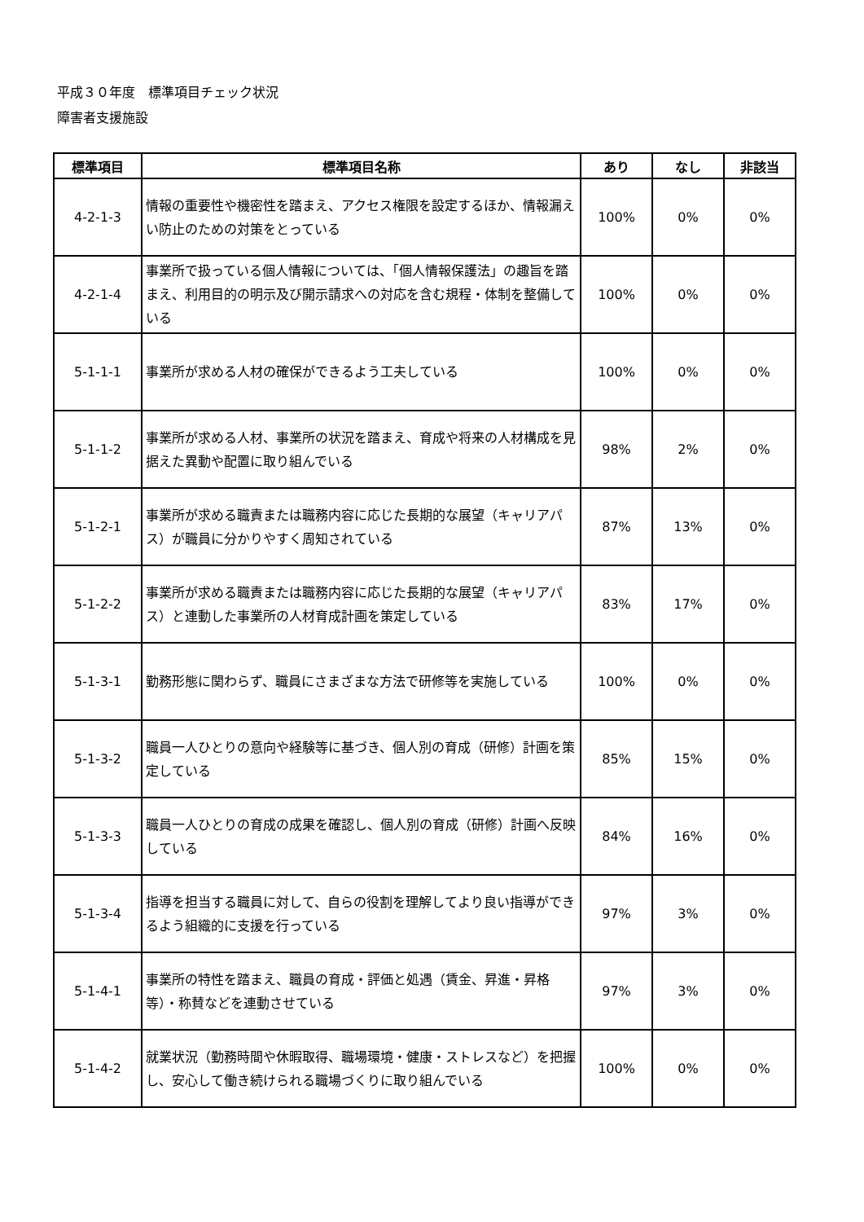平成３０年度　標準項目チェック状況
障害者支援施設
| 標準項目 | 標準項目名称 | あり | なし | 非該当 |
| --- | --- | --- | --- | --- |
| 4-2-1-3 | 情報の重要性や機密性を踏まえ、アクセス権限を設定するほか、情報漏えい防止のための対策をとっている | 100% | 0% | 0% |
| 4-2-1-4 | 事業所で扱っている個人情報については、「個人情報保護法」の趣旨を踏まえ、利用目的の明示及び開示請求への対応を含む規程・体制を整備している | 100% | 0% | 0% |
| 5-1-1-1 | 事業所が求める人材の確保ができるよう工夫している | 100% | 0% | 0% |
| 5-1-1-2 | 事業所が求める人材、事業所の状況を踏まえ、育成や将来の人材構成を見据えた異動や配置に取り組んでいる | 98% | 2% | 0% |
| 5-1-2-1 | 事業所が求める職責または職務内容に応じた長期的な展望（キャリアパス）が職員に分かりやすく周知されている | 87% | 13% | 0% |
| 5-1-2-2 | 事業所が求める職責または職務内容に応じた長期的な展望（キャリアパス）と連動した事業所の人材育成計画を策定している | 83% | 17% | 0% |
| 5-1-3-1 | 勤務形態に関わらず、職員にさまざまな方法で研修等を実施している | 100% | 0% | 0% |
| 5-1-3-2 | 職員一人ひとりの意向や経験等に基づき、個人別の育成（研修）計画を策定している | 85% | 15% | 0% |
| 5-1-3-3 | 職員一人ひとりの育成の成果を確認し、個人別の育成（研修）計画へ反映している | 84% | 16% | 0% |
| 5-1-3-4 | 指導を担当する職員に対して、自らの役割を理解してより良い指導ができるよう組織的に支援を行っている | 97% | 3% | 0% |
| 5-1-4-1 | 事業所の特性を踏まえ、職員の育成・評価と処遇（賃金、昇進・昇格等）・称賛などを連動させている | 97% | 3% | 0% |
| 5-1-4-2 | 就業状況（勤務時間や休暇取得、職場環境・健康・ストレスなど）を把握し、安心して働き続けられる職場づくりに取り組んでいる | 100% | 0% | 0% |